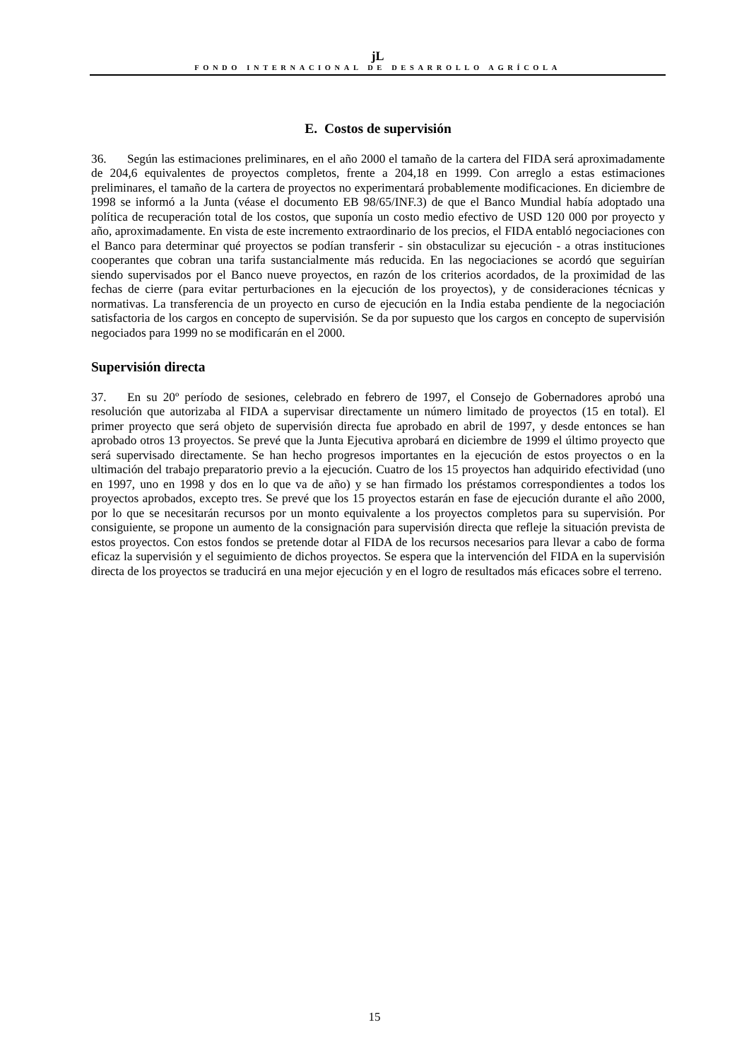ϳL
FONDO INTERNACIONAL DE DESARROLLO AGRÍCOLA
E. Costos de supervisión
36. Según las estimaciones preliminares, en el año 2000 el tamaño de la cartera del FIDA será aproximadamente de 204,6 equivalentes de proyectos completos, frente a 204,18 en 1999. Con arreglo a estas estimaciones preliminares, el tamaño de la cartera de proyectos no experimentará probablemente modificaciones. En diciembre de 1998 se informó a la Junta (véase el documento EB 98/65/INF.3) de que el Banco Mundial había adoptado una política de recuperación total de los costos, que suponía un costo medio efectivo de USD 120 000 por proyecto y año, aproximadamente. En vista de este incremento extraordinario de los precios, el FIDA entabló negociaciones con el Banco para determinar qué proyectos se podían transferir - sin obstaculizar su ejecución - a otras instituciones cooperantes que cobran una tarifa sustancialmente más reducida. En las negociaciones se acordó que seguirían siendo supervisados por el Banco nueve proyectos, en razón de los criterios acordados, de la proximidad de las fechas de cierre (para evitar perturbaciones en la ejecución de los proyectos), y de consideraciones técnicas y normativas. La transferencia de un proyecto en curso de ejecución en la India estaba pendiente de la negociación satisfactoria de los cargos en concepto de supervisión. Se da por supuesto que los cargos en concepto de supervisión negociados para 1999 no se modificarán en el 2000.
Supervisión directa
37. En su 20º período de sesiones, celebrado en febrero de 1997, el Consejo de Gobernadores aprobó una resolución que autorizaba al FIDA a supervisar directamente un número limitado de proyectos (15 en total). El primer proyecto que será objeto de supervisión directa fue aprobado en abril de 1997, y desde entonces se han aprobado otros 13 proyectos. Se prevé que la Junta Ejecutiva aprobará en diciembre de 1999 el último proyecto que será supervisado directamente. Se han hecho progresos importantes en la ejecución de estos proyectos o en la ultimación del trabajo preparatorio previo a la ejecución. Cuatro de los 15 proyectos han adquirido efectividad (uno en 1997, uno en 1998 y dos en lo que va de año) y se han firmado los préstamos correspondientes a todos los proyectos aprobados, excepto tres. Se prevé que los 15 proyectos estarán en fase de ejecución durante el año 2000, por lo que se necesitarán recursos por un monto equivalente a los proyectos completos para su supervisión. Por consiguiente, se propone un aumento de la consignación para supervisión directa que refleje la situación prevista de estos proyectos. Con estos fondos se pretende dotar al FIDA de los recursos necesarios para llevar a cabo de forma eficaz la supervisión y el seguimiento de dichos proyectos. Se espera que la intervención del FIDA en la supervisión directa de los proyectos se traducirá en una mejor ejecución y en el logro de resultados más eficaces sobre el terreno.
15